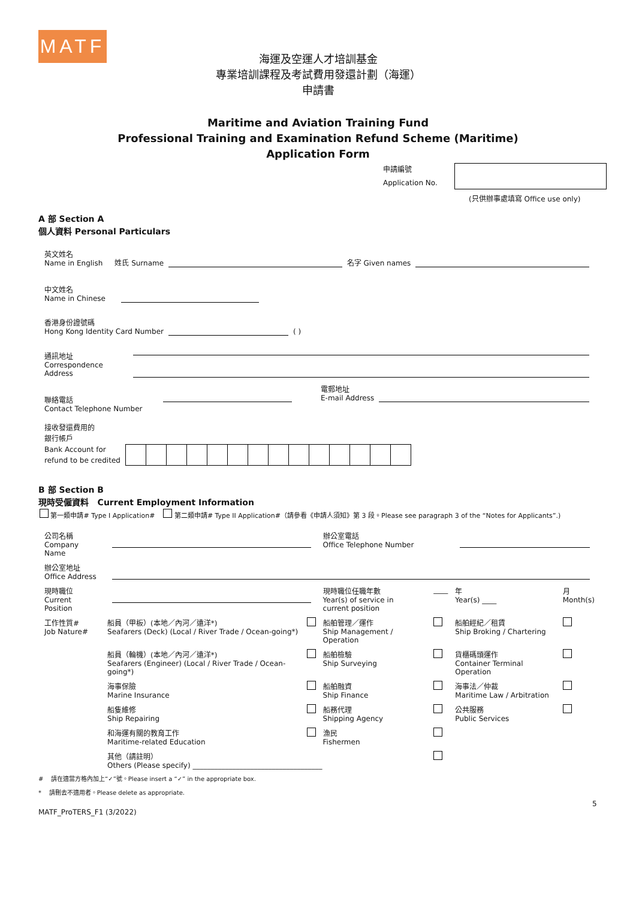MATF
海運及空運人才培訓基金
專業培訓課程及考試費用發還計劃（海運）
申請書
Maritime and Aviation Training Fund
Professional Training and Examination Refund Scheme (Maritime)
Application Form
申請編號
Application No.
(只供辦事處填寫 Office use only)
A 部 Section A
個人資料 Personal Particulars
英文姓名
Name in English
姓氏 Surname
名字 Given names
中文姓名
Name in Chinese
香港身份證號碼
Hong Kong Identity Card Number
( )
通訊地址
Correspondence
Address
聯絡電話
Contact Telephone Number
電郵地址
E-mail Address
接收發還費用的
銀行帳戶
Bank Account for
refund to be credited
B 部 Section B
現時受僱資料 Current Employment Information
第一類申請# Type I Application# 第二類申請# Type II Application#（請參看《申請人須知》第 3 段。Please see paragraph 3 of the “Notes for Applicants”.)
| 公司名稱 Company Name | | | 辦公室電話 Office Telephone Number | | | |
| 辦公室地址 Office Address | | | | | | |
| 現時職位 Current Position | | | 現時職位任職年數 Year(s) of service in current position | ____ | 年 Year(s) ____ | 月 Month(s) |
| 工作性質# Job Nature# | 船員（甲板）(本地／內河／遠洋*) Seafarers (Deck) (Local / River Trade / Ocean-going*) | | 船舶管理／運作 Ship Management / Operation | | 船舶經紀／租賃 Ship Broking / Chartering | |
| | 船員（輪機）(本地／內河／遠洋*) Seafarers (Engineer) (Local / River Trade / Ocean-going*) | | 船舶檢驗 Ship Surveying | | 貨櫃碼頭運作 Container Terminal Operation | |
| | 海事保險 Marine Insurance | | 船舶融資 Ship Finance | | 海事法／仲裁 Maritime Law / Arbitration | |
| | 船隻維修 Ship Repairing | | 船務代理 Shipping Agency | | 公共服務 Public Services | |
| | 和海運有關的教育工作 Maritime-related Education | | 漁民 Fishermen | | | |
| | 其他（請註明） Others (Please specify) ____________________________________ | | | | | |
# 請在適當方格內加上“✓”號。Please insert a “✓” in the appropriate box.
* 請刪去不適用者。Please delete as appropriate.
5
MATF_ProTERS_F1 (3/2022)